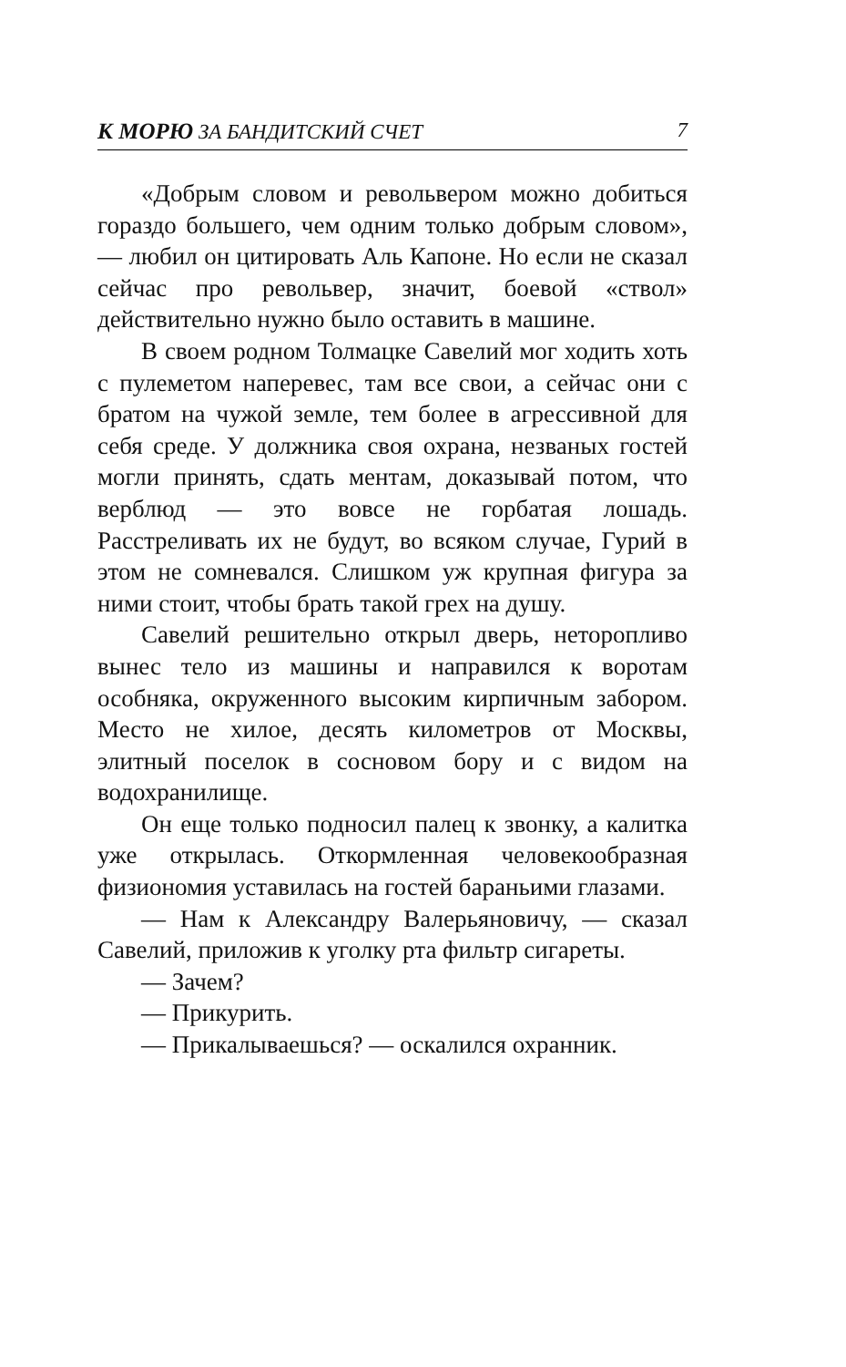К МОРЮ ЗА БАНДИТСКИЙ СЧЕТ 7
«Добрым словом и револьвером можно добиться гораздо большего, чем одним только добрым словом», — любил он цитировать Аль Капоне. Но если не сказал сейчас про револьвер, значит, боевой «ствол» действительно нужно было оставить в машине.
В своем родном Толмацке Савелий мог ходить хоть с пулеметом наперевес, там все свои, а сейчас они с братом на чужой земле, тем более в агрессивной для себя среде. У должника своя охрана, незваных гостей могли принять, сдать ментам, доказывай потом, что верблюд — это вовсе не горбатая лошадь. Расстреливать их не будут, во всяком случае, Гурий в этом не сомневался. Слишком уж крупная фигура за ними стоит, чтобы брать такой грех на душу.
Савелий решительно открыл дверь, неторопливо вынес тело из машины и направился к воротам особняка, окруженного высоким кирпичным забором. Место не хилое, десять километров от Москвы, элитный поселок в сосновом бору и с видом на водохранилище.
Он еще только подносил палец к звонку, а калитка уже открылась. Откормленная человекообразная физиономия уставилась на гостей бараньими глазами.
— Нам к Александру Валерьяновичу, — сказал Савелий, приложив к уголку рта фильтр сигареты.
— Зачем?
— Прикурить.
— Прикалываешься? — оскалился охранник.